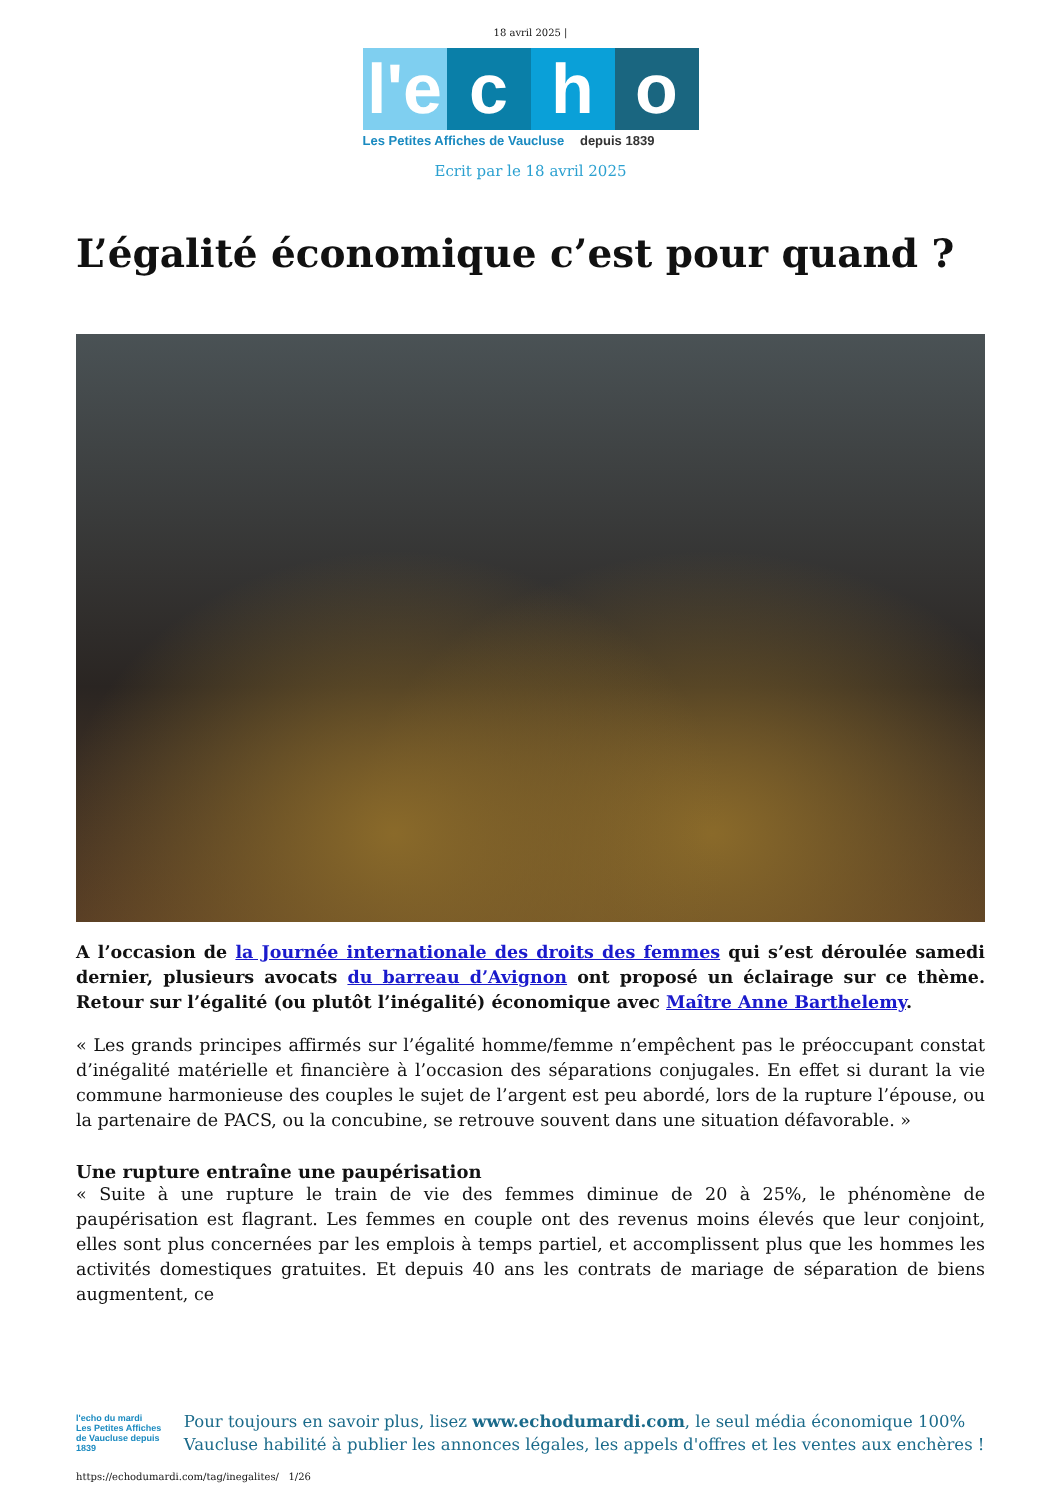18 avril 2025 |
l'e c h o
Les Petites Affiches de Vaucluse depuis 1839
Ecrit par le 18 avril 2025
L’égalité économique c’est pour quand ?
A l’occasion de la Journée internationale des droits des femmes qui s’est déroulée samedi dernier, plusieurs avocats du barreau d’Avignon ont proposé un éclairage sur ce thème. Retour sur l’égalité (ou plutôt l’inégalité) économique avec Maître Anne Barthelemy.
« Les grands principes affirmés sur l’égalité homme/femme n’empêchent pas le préoccupant constat d’inégalité matérielle et financière à l’occasion des séparations conjugales. En effet si durant la vie commune harmonieuse des couples le sujet de l’argent est peu abordé, lors de la rupture l’épouse, ou la partenaire de PACS, ou la concubine, se retrouve souvent dans une situation défavorable. »
Une rupture entraîne une paupérisation
« Suite à une rupture le train de vie des femmes diminue de 20 à 25%, le phénomène de paupérisation est flagrant. Les femmes en couple ont des revenus moins élevés que leur conjoint, elles sont plus concernées par les emplois à temps partiel, et accomplissent plus que les hommes les activités domestiques gratuites. Et depuis 40 ans les contrats de mariage de séparation de biens augmentent, ce
l'echo du mardi
Les Petites Affiches de Vaucluse depuis 1839
Pour toujours en savoir plus, lisez www.echodumardi.com, le seul média économique 100% Vaucluse habilité à publier les annonces légales, les appels d'offres et les ventes aux enchères !
https://echodumardi.com/tag/inegalites/ 1/26